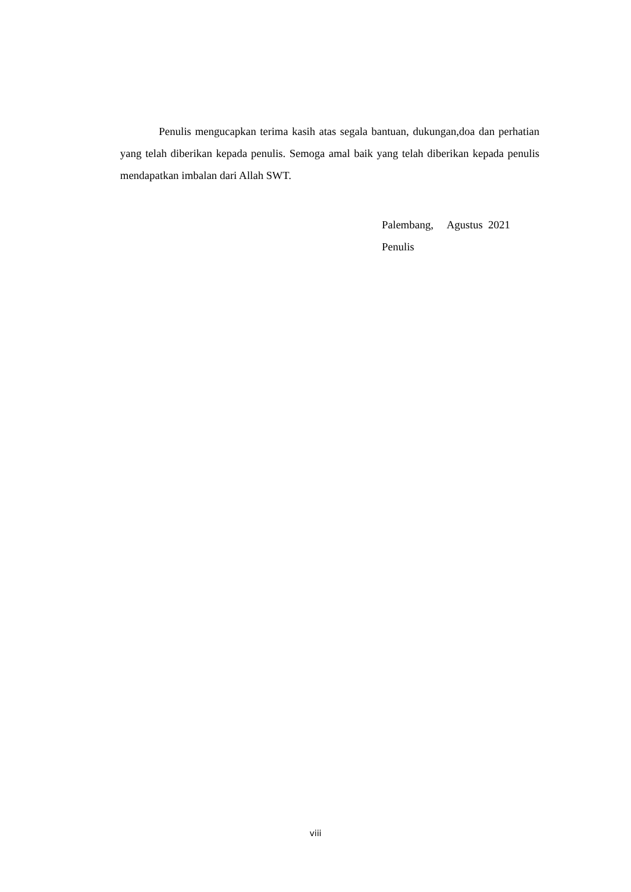Penulis mengucapkan terima kasih atas segala bantuan, dukungan,doa dan perhatian yang telah diberikan kepada penulis. Semoga amal baik yang telah diberikan kepada penulis mendapatkan imbalan dari Allah SWT.
Palembang, Agustus 2021
Penulis
viii